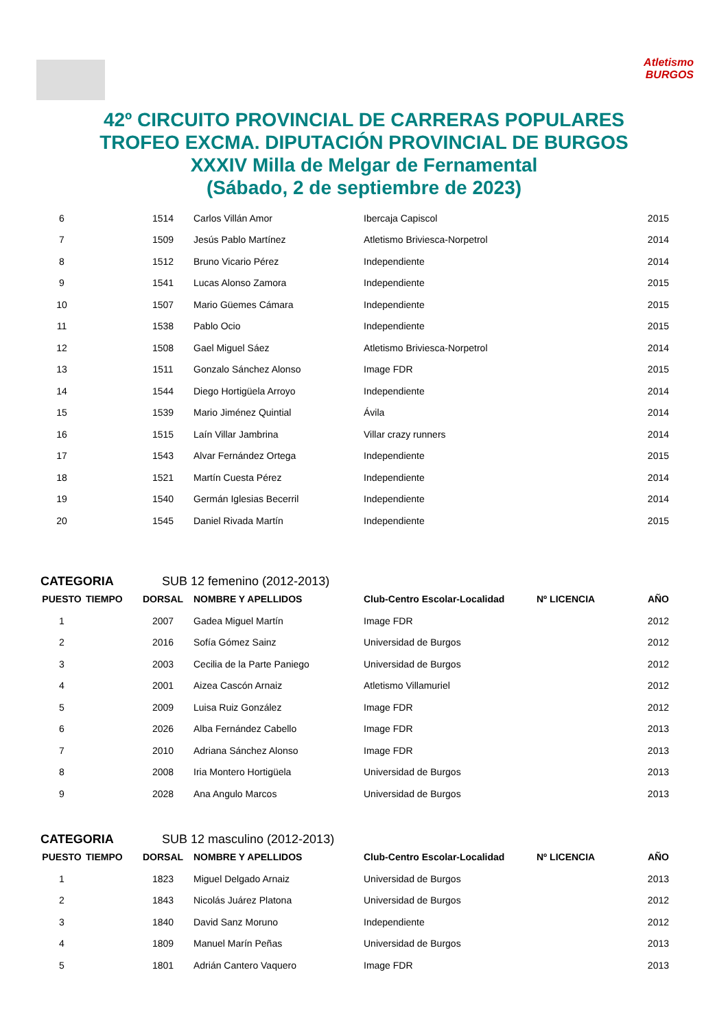Atletismo
BURGOS
42º CIRCUITO PROVINCIAL DE CARRERAS POPULARES
TROFEO EXCMA. DIPUTACIÓN PROVINCIAL DE BURGOS
XXXIV Milla de Melgar de Fernamental
(Sábado, 2 de septiembre de 2023)
| 6 | | 1514 | Carlos Villán Amor | Ibercaja Capiscol | | 2015 |
| 7 | | 1509 | Jesús Pablo Martínez | Atletismo Briviesca-Norpetrol | | 2014 |
| 8 | | 1512 | Bruno Vicario Pérez | Independiente | | 2014 |
| 9 | | 1541 | Lucas Alonso Zamora | Independiente | | 2015 |
| 10 | | 1507 | Mario Güemes Cámara | Independiente | | 2015 |
| 11 | | 1538 | Pablo Ocio | Independiente | | 2015 |
| 12 | | 1508 | Gael Miguel Sáez | Atletismo Briviesca-Norpetrol | | 2014 |
| 13 | | 1511 | Gonzalo Sánchez Alonso | Image FDR | | 2015 |
| 14 | | 1544 | Diego Hortigüela Arroyo | Independiente | | 2014 |
| 15 | | 1539 | Mario Jiménez Quintial | Ávila | | 2014 |
| 16 | | 1515 | Laín Villar Jambrina | Villar crazy runners | | 2014 |
| 17 | | 1543 | Alvar Fernández Ortega | Independiente | | 2015 |
| 18 | | 1521 | Martín Cuesta Pérez | Independiente | | 2014 |
| 19 | | 1540 | Germán Iglesias Becerril | Independiente | | 2014 |
| 20 | | 1545 | Daniel Rivada Martín | Independiente | | 2015 |
CATEGORIA SUB 12 femenino (2012-2013)
| PUESTO | TIEMPO | DORSAL | NOMBRE Y APELLIDOS | Club-Centro Escolar-Localidad | Nº LICENCIA | AÑO |
| --- | --- | --- | --- | --- | --- | --- |
| 1 | | 2007 | Gadea Miguel Martín | Image FDR | | 2012 |
| 2 | | 2016 | Sofía Gómez Sainz | Universidad de Burgos | | 2012 |
| 3 | | 2003 | Cecilia de la Parte Paniego | Universidad de Burgos | | 2012 |
| 4 | | 2001 | Aizea Cascón Arnaiz | Atletismo Villamuriel | | 2012 |
| 5 | | 2009 | Luisa Ruiz González | Image FDR | | 2012 |
| 6 | | 2026 | Alba Fernández Cabello | Image FDR | | 2013 |
| 7 | | 2010 | Adriana Sánchez Alonso | Image FDR | | 2013 |
| 8 | | 2008 | Iria Montero Hortigüela | Universidad de Burgos | | 2013 |
| 9 | | 2028 | Ana Angulo Marcos | Universidad de Burgos | | 2013 |
CATEGORIA SUB 12 masculino (2012-2013)
| PUESTO | TIEMPO | DORSAL | NOMBRE Y APELLIDOS | Club-Centro Escolar-Localidad | Nº LICENCIA | AÑO |
| --- | --- | --- | --- | --- | --- | --- |
| 1 | | 1823 | Miguel Delgado Arnaiz | Universidad de Burgos | | 2013 |
| 2 | | 1843 | Nicolás Juárez Platona | Universidad de Burgos | | 2012 |
| 3 | | 1840 | David Sanz Moruno | Independiente | | 2012 |
| 4 | | 1809 | Manuel Marín Peñas | Universidad de Burgos | | 2013 |
| 5 | | 1801 | Adrián Cantero Vaquero | Image FDR | | 2013 |